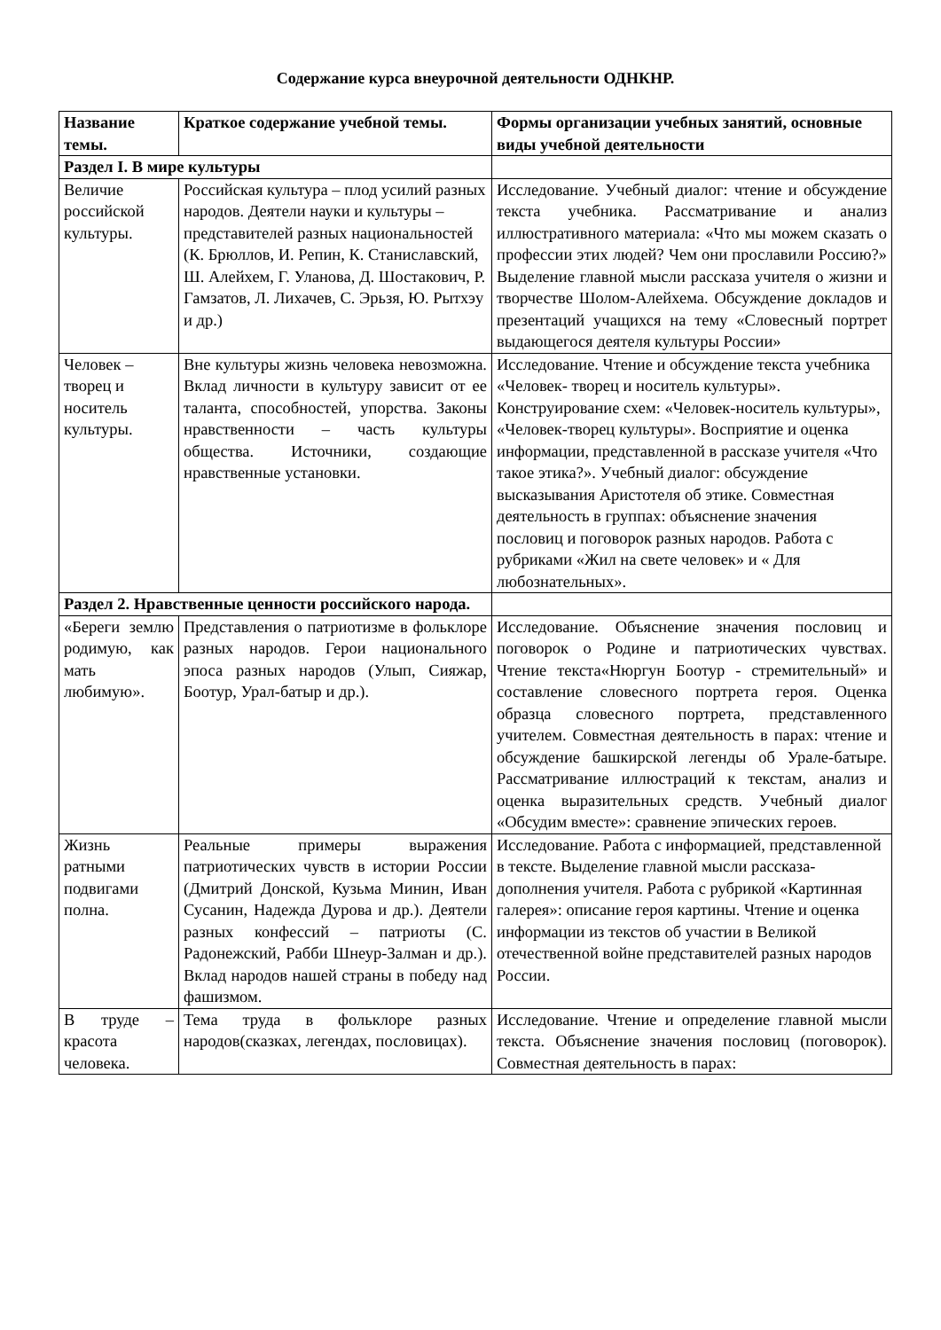Содержание курса внеурочной деятельности ОДНКНР.
| Название темы. | Краткое содержание учебной темы. | Формы организации учебных занятий, основные виды учебной деятельности |
| --- | --- | --- |
| Раздел I. В мире культуры | | |
| Величие российской культуры. | Российская культура – плод усилий разных народов. Деятели науки и культуры – представителей разных национальностей (К. Брюллов, И. Репин, К. Станиславский, Ш. Алейхем, Г. Уланова, Д. Шостакович, Р. Гамзатов, Л. Лихачев, С. Эрьзя, Ю. Рытхэу и др.) | Исследование. Учебный диалог: чтение и обсуждение текста учебника. Рассматривание и анализ иллюстративного материала: «Что мы можем сказать о профессии этих людей? Чем они прославили Россию?» Выделение главной мысли рассказа учителя о жизни и творчестве Шолом-Алейхема. Обсуждение докладов и презентаций учащихся на тему «Словесный портрет выдающегося деятеля культуры России» |
| Человек – творец и носитель культуры. | Вне культуры жизнь человека невозможна. Вклад личности в культуру зависит от ее таланта, способностей, упорства. Законы нравственности – часть культуры общества. Источники, создающие нравственные установки. | Исследование. Чтение и обсуждение текста учебника «Человек- творец и носитель культуры». Конструирование схем: «Человек-носитель культуры», «Человек-творец культуры». Восприятие и оценка информации, представленной в рассказе учителя «Что такое этика?». Учебный диалог: обсуждение высказывания Аристотеля об этике. Совместная деятельность в группах: объяснение значения пословиц и поговорок разных народов. Работа с рубриками «Жил на свете человек» и « Для любознательных». |
| Раздел 2. Нравственные ценности российского народа. | | |
| «Береги землю родимую, как мать любимую». | Представления о патриотизме в фольклоре разных народов. Герои национального эпоса разных народов (Улып, Сияжар, Боотур, Урал-батыр и др.). | Исследование. Объяснение значения пословиц и поговорок о Родине и патриотических чувствах. Чтение текста«Нюргун Боотур - стремительный» и составление словесного портрета героя. Оценка образца словесного портрета, представленного учителем. Совместная деятельность в парах: чтение и обсуждение башкирской легенды об Урале-батыре. Рассматривание иллюстраций к текстам, анализ и оценка выразительных средств. Учебный диалог «Обсудим вместе»: сравнение эпических героев. |
| Жизнь ратными подвигами полна. | Реальные примеры выражения патриотических чувств в истории России (Дмитрий Донской, Кузьма Минин, Иван Сусанин, Надежда Дурова и др.). Деятели разных конфессий – патриоты (С. Радонежский, Рабби Шнеур-Залман и др.). Вклад народов нашей страны в победу над фашизмом. | Исследование. Работа с информацией, представленной в тексте. Выделение главной мысли рассказа-дополнения учителя. Работа с рубрикой «Картинная галерея»: описание героя картины. Чтение и оценка информации из текстов об участии в Великой отечественной войне представителей разных народов России. |
| В труде – красота человека. | Тема труда в фольклоре разных народов(сказках, легендах, пословицах). | Исследование. Чтение и определение главной мысли текста. Объяснение значения пословиц (поговорок). Совместная деятельность в парах: |